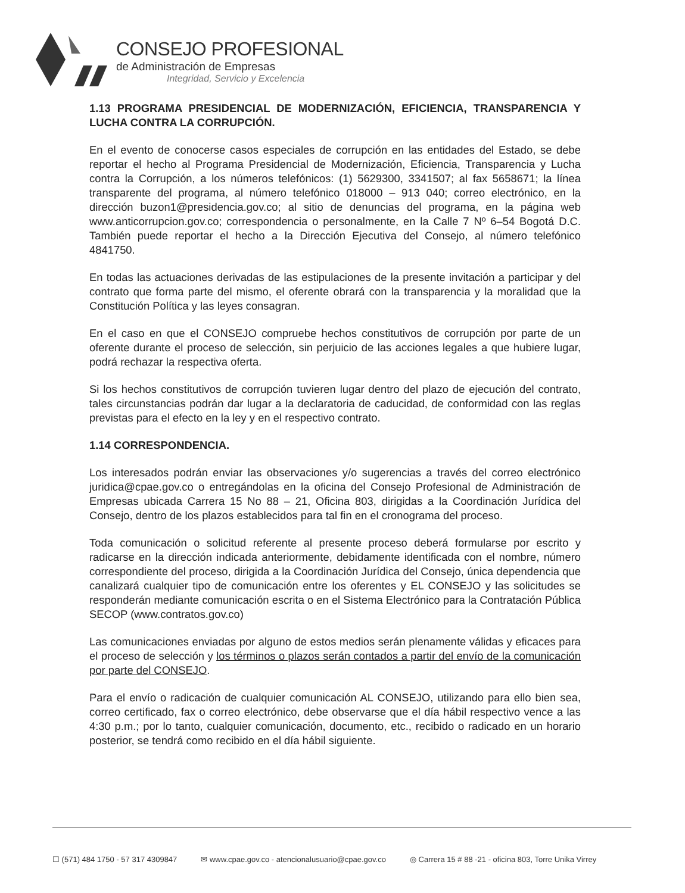CONSEJO PROFESIONAL
de Administración de Empresas
Integridad, Servicio y Excelencia
1.13 PROGRAMA PRESIDENCIAL DE MODERNIZACIÓN, EFICIENCIA, TRANSPARENCIA Y LUCHA CONTRA LA CORRUPCIÓN.
En el evento de conocerse casos especiales de corrupción en las entidades del Estado, se debe reportar el hecho al Programa Presidencial de Modernización, Eficiencia, Transparencia y Lucha contra la Corrupción, a los números telefónicos: (1) 5629300, 3341507; al fax 5658671; la línea transparente del programa, al número telefónico 018000 – 913 040; correo electrónico, en la dirección buzon1@presidencia.gov.co; al sitio de denuncias del programa, en la página web www.anticorrupcion.gov.co; correspondencia o personalmente, en la Calle 7 Nº 6–54 Bogotá D.C. También puede reportar el hecho a la Dirección Ejecutiva del Consejo, al número telefónico 4841750.
En todas las actuaciones derivadas de las estipulaciones de la presente invitación a participar y del contrato que forma parte del mismo, el oferente obrará con la transparencia y la moralidad que la Constitución Política y las leyes consagran.
En el caso en que el CONSEJO compruebe hechos constitutivos de corrupción por parte de un oferente durante el proceso de selección, sin perjuicio de las acciones legales a que hubiere lugar, podrá rechazar la respectiva oferta.
Si los hechos constitutivos de corrupción tuvieren lugar dentro del plazo de ejecución del contrato, tales circunstancias podrán dar lugar a la declaratoria de caducidad, de conformidad con las reglas previstas para el efecto en la ley y en el respectivo contrato.
1.14 CORRESPONDENCIA.
Los interesados podrán enviar las observaciones y/o sugerencias a través del correo electrónico juridica@cpae.gov.co o entregándolas en la oficina del Consejo Profesional de Administración de Empresas ubicada Carrera 15 No 88 – 21, Oficina 803, dirigidas a la Coordinación Jurídica del Consejo, dentro de los plazos establecidos para tal fin en el cronograma del proceso.
Toda comunicación o solicitud referente al presente proceso deberá formularse por escrito y radicarse en la dirección indicada anteriormente, debidamente identificada con el nombre, número correspondiente del proceso, dirigida a la Coordinación Jurídica del Consejo, única dependencia que canalizará cualquier tipo de comunicación entre los oferentes y EL CONSEJO y las solicitudes se responderán mediante comunicación escrita o en el Sistema Electrónico para la Contratación Pública SECOP (www.contratos.gov.co)
Las comunicaciones enviadas por alguno de estos medios serán plenamente válidas y eficaces para el proceso de selección y los términos o plazos serán contados a partir del envío de la comunicación por parte del CONSEJO.
Para el envío o radicación de cualquier comunicación AL CONSEJO, utilizando para ello bien sea, correo certificado, fax o correo electrónico, debe observarse que el día hábil respectivo vence a las 4:30 p.m.; por lo tanto, cualquier comunicación, documento, etc., recibido o radicado en un horario posterior, se tendrá como recibido en el día hábil siguiente.
☐ (571) 484 1750 - 57 317 4309847 ✉ www.cpae.gov.co - atencionalusuario@cpae.gov.co ◎ Carrera 15 # 88 -21 - oficina 803, Torre Unika Virrey